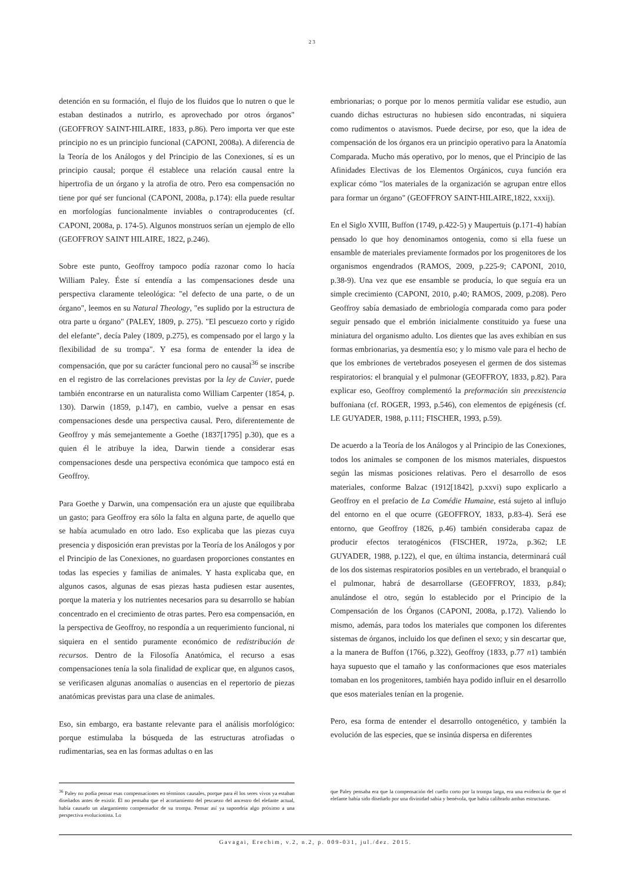23
detención en su formación, el flujo de los fluidos que lo nutren o que le estaban destinados a nutrirlo, es aprovechado por otros órganos" (GEOFFROY SAINT-HILAIRE, 1833, p.86). Pero importa ver que este principio no es un principio funcional (CAPONI, 2008a). A diferencia de la Teoría de los Análogos y del Principio de las Conexiones, sí es un principio causal; porque él establece una relación causal entre la hipertrofia de un órgano y la atrofia de otro. Pero esa compensación no tiene por qué ser funcional (CAPONI, 2008a, p.174): ella puede resultar en morfologías funcionalmente inviables o contraproducentes (cf. CAPONI, 2008a, p. 174-5). Algunos monstruos serían un ejemplo de ello (GEOFFROY SAINT HILAIRE, 1822, p.246).
Sobre este punto, Geoffroy tampoco podía razonar como lo hacía William Paley. Éste sí entendía a las compensaciones desde una perspectiva claramente teleológica: "el defecto de una parte, o de un órgano", leemos en su Natural Theology, "es suplido por la estructura de otra parte u órgano" (PALEY, 1809, p. 275). "El pescuezo corto y rígido del elefante", decía Paley (1809, p.275), es compensado por el largo y la flexibilidad de su trompa". Y esa forma de entender la idea de compensación, que por su carácter funcional pero no causal<sup>36</sup> se inscribe en el registro de las correlaciones previstas por la ley de Cuvier, puede también encontrarse en un naturalista como William Carpenter (1854, p. 130). Darwin (1859, p.147), en cambio, vuelve a pensar en esas compensaciones desde una perspectiva causal. Pero, diferentemente de Geoffroy y más semejantemente a Goethe (1837[1795] p.30), que es a quien él le atribuye la idea, Darwin tiende a considerar esas compensaciones desde una perspectiva económica que tampoco está en Geoffroy.
Para Goethe y Darwin, una compensación era un ajuste que equilibraba un gasto; para Geoffroy era sólo la falta en alguna parte, de aquello que se había acumulado en otro lado. Eso explicaba que las piezas cuya presencia y disposición eran previstas por la Teoría de los Análogos y por el Principio de las Conexiones, no guardasen proporciones constantes en todas las especies y familias de animales. Y hasta explicaba que, en algunos casos, algunas de esas piezas hasta pudiesen estar ausentes, porque la materia y los nutrientes necesarios para su desarrollo se habían concentrado en el crecimiento de otras partes. Pero esa compensación, en la perspectiva de Geoffroy, no respondía a un requerimiento funcional, ni siquiera en el sentido puramente económico de redistribución de recursos. Dentro de la Filosofía Anatómica, el recurso a esas compensaciones tenía la sola finalidad de explicar que, en algunos casos, se verificasen algunas anomalías o ausencias en el repertorio de piezas anatómicas previstas para una clase de animales.
Eso, sin embargo, era bastante relevante para el análisis morfológico: porque estimulaba la búsqueda de las estructuras atrofiadas o rudimentarias, sea en las formas adultas o en las
embrionarias; o porque por lo menos permitía validar ese estudio, aun cuando dichas estructuras no hubiesen sido encontradas, ni siquiera como rudimentos o atavismos. Puede decirse, por eso, que la idea de compensación de los órganos era un principio operativo para la Anatomía Comparada. Mucho más operativo, por lo menos, que el Principio de las Afinidades Electivas de los Elementos Orgánicos, cuya función era explicar cómo "los materiales de la organización se agrupan entre ellos para formar un órgano" (GEOFFROY SAINT-HILAIRE,1822, xxxij).
En el Siglo XVIII, Buffon (1749, p.422-5) y Maupertuis (p.171-4) habían pensado lo que hoy denominamos ontogenia, como si ella fuese un ensamble de materiales previamente formados por los progenitores de los organismos engendrados (RAMOS, 2009, p.225-9; CAPONI, 2010, p.38-9). Una vez que ese ensamble se producía, lo que seguía era un simple crecimiento (CAPONI, 2010, p.40; RAMOS, 2009, p.208). Pero Geoffroy sabía demasiado de embriología comparada como para poder seguir pensado que el embrión inicialmente constituido ya fuese una miniatura del organismo adulto. Los dientes que las aves exhibían en sus formas embrionarias, ya desmentía eso; y lo mismo vale para el hecho de que los embriones de vertebrados poseyesen el germen de dos sistemas respiratorios: el branquial y el pulmonar (GEOFFROY, 1833, p.82). Para explicar eso, Geoffroy complementó la preformación sin preexistencia buffoniana (cf. ROGER, 1993, p.546), con elementos de epigénesis (cf. LE GUYADER, 1988, p.111; FISCHER, 1993, p.59).
De acuerdo a la Teoría de los Análogos y al Principio de las Conexiones, todos los animales se componen de los mismos materiales, dispuestos según las mismas posiciones relativas. Pero el desarrollo de esos materiales, conforme Balzac (1912[1842], p.xxvi) supo explicarlo a Geoffroy en el prefacio de La Comédie Humaine, está sujeto al influjo del entorno en el que ocurre (GEOFFROY, 1833, p.83-4). Será ese entorno, que Geoffroy (1826, p.46) también consideraba capaz de producir efectos teratogénicos (FISCHER, 1972a, p.362; LE GUYADER, 1988, p.122), el que, en última instancia, determinará cuál de los dos sistemas respiratorios posibles en un vertebrado, el branquial o el pulmonar, habrá de desarrollarse (GEOFFROY, 1833, p.84); anulándose el otro, según lo establecido por el Principio de la Compensación de los Órganos (CAPONI, 2008a, p.172). Valiendo lo mismo, además, para todos los materiales que componen los diferentes sistemas de órganos, incluido los que definen el sexo; y sin descartar que, a la manera de Buffon (1766, p.322), Geoffroy (1833, p.77 n1) también haya supuesto que el tamaño y las conformaciones que esos materiales tomaban en los progenitores, también haya podido influir en el desarrollo que esos materiales tenían en la progenie.
Pero, esa forma de entender el desarrollo ontogenético, y también la evolución de las especies, que se insinúa dispersa en diferentes
<sup>36</sup> Paley no podía pensar esas compensaciones en términos causales, porque para él los seres vivos ya estaban diseñados antes de existir. Él no pensaba que el acortamiento del pescuezo del ancestro del elefante actual, había causado un alargamiento compensador de su trompa. Pensar así ya supondría algo próximo a una perspectiva evolucionista. Lo
que Paley pensaba era que la compensación del cuello corto por la trompa larga, era una evidencia de que el elefante había sido diseñado por una divinidad sabía y benévola, que había calibrado ambas estructuras.
Gavagai, Erechim, v.2, n.2, p. 009-031, jul./dez. 2015.